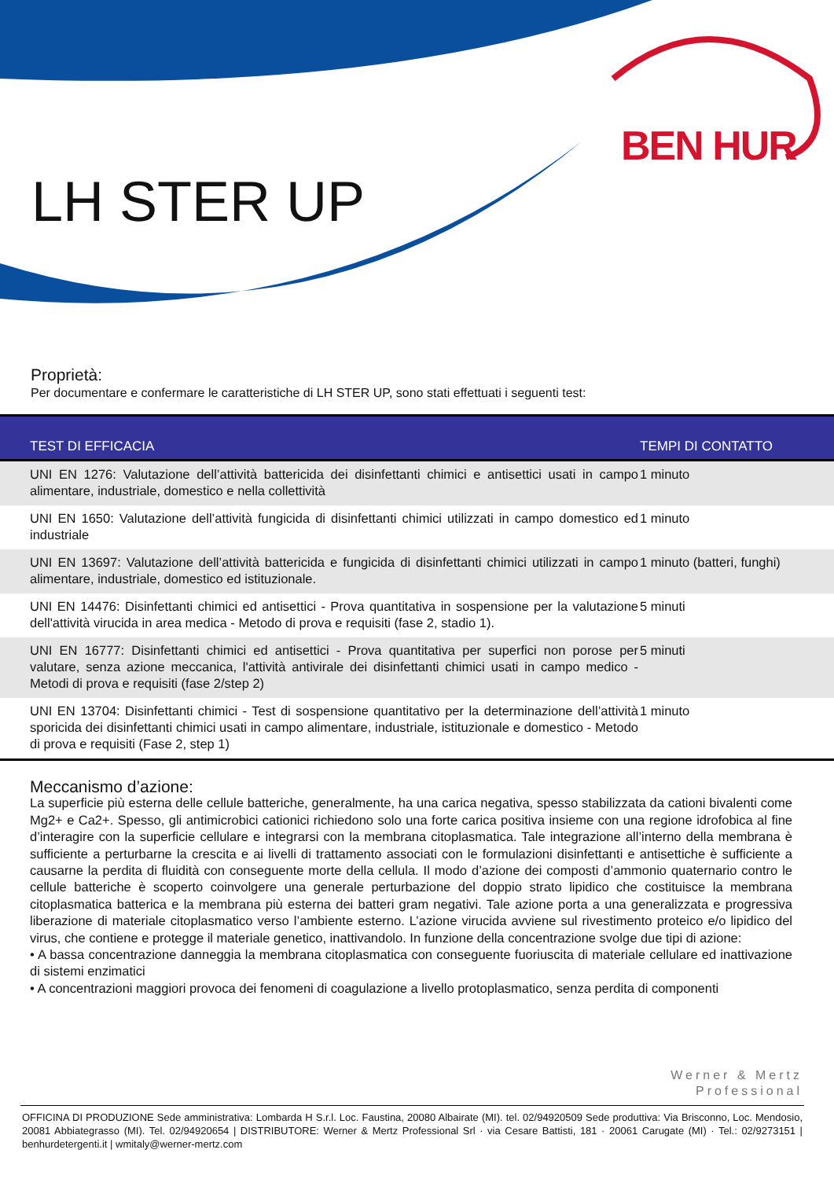LH STER UP
BEN HUR
Proprietà:
Per documentare e confermare le caratteristiche di LH STER UP, sono stati effettuati i seguenti test:
| TEST DI EFFICACIA | TEMPI DI CONTATTO |
| --- | --- |
| UNI EN 1276: Valutazione dell’attività battericida dei disinfettanti chimici e antisettici usati in campo alimentare, industriale, domestico e nella collettività | 1 minuto |
| UNI EN 1650: Valutazione dell’attività fungicida di disinfettanti chimici utilizzati in campo domestico ed industriale | 1 minuto |
| UNI EN 13697: Valutazione dell’attività battericida e fungicida di disinfettanti chimici utilizzati in campo alimentare, industriale, domestico ed istituzionale. | 1 minuto (batteri, funghi) |
| UNI EN 14476: Disinfettanti chimici ed antisettici - Prova quantitativa in sospensione per la valutazione dell'attività virucida in area medica - Metodo di prova e requisiti (fase 2, stadio 1). | 5 minuti |
| UNI EN 16777: Disinfettanti chimici ed antisettici - Prova quantitativa per superfici non porose per valutare, senza azione meccanica, l'attività antivirale dei disinfettanti chimici usati in campo medico - Metodi di prova e requisiti (fase 2/step 2) | 5 minuti |
| UNI EN 13704: Disinfettanti chimici - Test di sospensione quantitativo per la determinazione dell’attività sporicida dei disinfettanti chimici usati in campo alimentare, industriale, istituzionale e domestico - Metodo di prova e requisiti (Fase 2, step 1) | 1 minuto |
Meccanismo d’azione:
La superficie più esterna delle cellule batteriche, generalmente, ha una carica negativa, spesso stabilizzata da cationi bivalenti come Mg2+ e Ca2+. Spesso, gli antimicrobici cationici richiedono solo una forte carica positiva insieme con una regione idrofobica al fine d’interagire con la superficie cellulare e integrarsi con la membrana citoplasmatica. Tale integrazione all’interno della membrana è sufficiente a perturbarne la crescita e ai livelli di trattamento associati con le formulazioni disinfettanti e antisettiche è sufficiente a causarne la perdita di fluidità con conseguente morte della cellula. Il modo d’azione dei composti d’ammonio quaternario contro le cellule batteriche è scoperto coinvolgere una generale perturbazione del doppio strato lipidico che costituisce la membrana citoplasmatica batterica e la membrana più esterna dei batteri gram negativi. Tale azione porta a una generalizzata e progressiva liberazione di materiale citoplasmatico verso l’ambiente esterno. L’azione virucida avviene sul rivestimento proteico e/o lipidico del virus, che contiene e protegge il materiale genetico, inattivandolo. In funzione della concentrazione svolge due tipi di azione:
• A bassa concentrazione danneggia la membrana citoplasmatica con conseguente fuoriuscita di materiale cellulare ed inattivazione di sistemi enzimatici
• A concentrazioni maggiori provoca dei fenomeni di coagulazione a livello protoplasmatico, senza perdita di componenti
Werner & Mertz
Professional
OFFICINA DI PRODUZIONE Sede amministrativa: Lombarda H S.r.l. Loc. Faustina, 20080 Albairate (MI). tel. 02/94920509 Sede produttiva: Via Brisconno, Loc. Mendosio, 20081 Abbiategrasso (MI). Tel. 02/94920654 | DISTRIBUTORE: Werner & Mertz Professional Srl · via Cesare Battisti, 181 · 20061 Carugate (MI) · Tel.: 02/9273151 | benhurdetergenti.it | wmitaly@werner-mertz.com